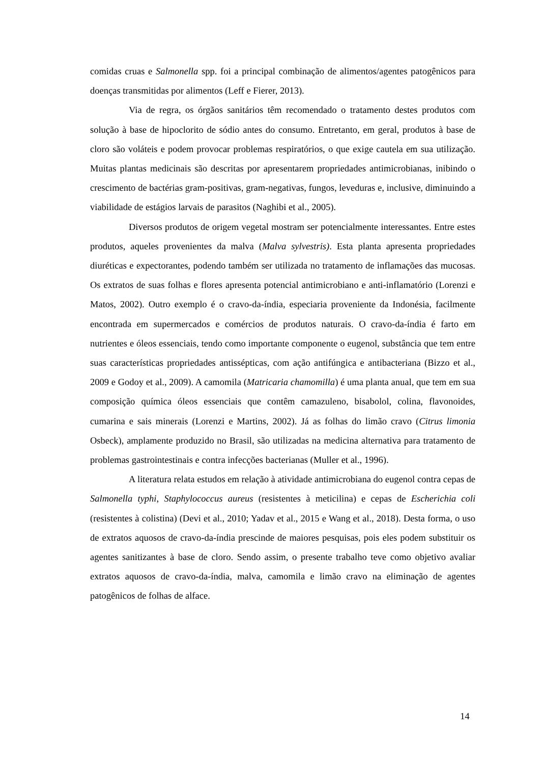comidas cruas e Salmonella spp. foi a principal combinação de alimentos/agentes patogênicos para doenças transmitidas por alimentos (Leff e Fierer, 2013).
Via de regra, os órgãos sanitários têm recomendado o tratamento destes produtos com solução à base de hipoclorito de sódio antes do consumo. Entretanto, em geral, produtos à base de cloro são voláteis e podem provocar problemas respiratórios, o que exige cautela em sua utilização. Muitas plantas medicinais são descritas por apresentarem propriedades antimicrobianas, inibindo o crescimento de bactérias gram-positivas, gram-negativas, fungos, leveduras e, inclusive, diminuindo a viabilidade de estágios larvais de parasitos (Naghibi et al., 2005).
Diversos produtos de origem vegetal mostram ser potencialmente interessantes. Entre estes produtos, aqueles provenientes da malva (Malva sylvestris). Esta planta apresenta propriedades diuréticas e expectorantes, podendo também ser utilizada no tratamento de inflamações das mucosas. Os extratos de suas folhas e flores apresenta potencial antimicrobiano e anti-inflamatório (Lorenzi e Matos, 2002). Outro exemplo é o cravo-da-índia, especiaria proveniente da Indonésia, facilmente encontrada em supermercados e comércios de produtos naturais. O cravo-da-índia é farto em nutrientes e óleos essenciais, tendo como importante componente o eugenol, substância que tem entre suas características propriedades antissépticas, com ação antifúngica e antibacteriana (Bizzo et al., 2009 e Godoy et al., 2009). A camomila (Matricaria chamomilla) é uma planta anual, que tem em sua composição química óleos essenciais que contêm camazuleno, bisabolol, colina, flavonoides, cumarina e sais minerais (Lorenzi e Martins, 2002). Já as folhas do limão cravo (Citrus limonia Osbeck), amplamente produzido no Brasil, são utilizadas na medicina alternativa para tratamento de problemas gastrointestinais e contra infecções bacterianas (Muller et al., 1996).
A literatura relata estudos em relação à atividade antimicrobiana do eugenol contra cepas de Salmonella typhi, Staphylococcus aureus (resistentes à meticilina) e cepas de Escherichia coli (resistentes à colistina) (Devi et al., 2010; Yadav et al., 2015 e Wang et al., 2018). Desta forma, o uso de extratos aquosos de cravo-da-índia prescinde de maiores pesquisas, pois eles podem substituir os agentes sanitizantes à base de cloro. Sendo assim, o presente trabalho teve como objetivo avaliar extratos aquosos de cravo-da-índia, malva, camomila e limão cravo na eliminação de agentes patogênicos de folhas de alface.
14